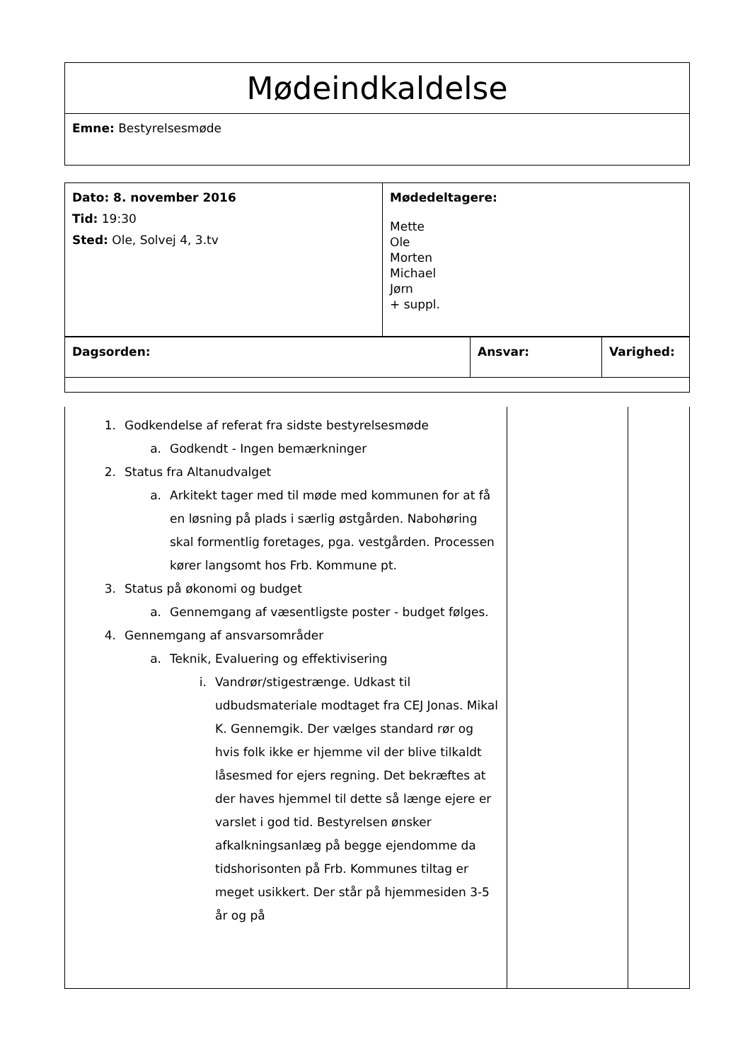| Mødeindkaldelse |
| Emne: Bestyrelsesmøde |
| Dato: 8. november 2016 Tid: 19:30 Sted: Ole, Solvej 4, 3.tv | Mødedeltagere: Mette Ole Morten Michael Jørn + suppl. |
| Dagsorden: | Ansvar: | Varighed: |
| 1. Godkendelse af referat fra sidste bestyrelsesmøde a. Godkendt - Ingen bemærkninger 2. Status fra Altanudvalget a. Arkitekt tager med til møde med kommunen for at få en løsning på plads i særlig østgården. Nabohøring skal formentlig foretages, pga. vestgården. Processen kører langsomt hos Frb. Kommune pt. 3. Status på økonomi og budget a. Gennemgang af væsentligste poster - budget følges. 4. Gennemgang af ansvarsområder a. Teknik, Evaluering og effektivisering i. Vandrør/stigestrænge. Udkast til udbudsmateriale modtaget fra CEJ Jonas. Mikal K. Gennemgik. Der vælges standard rør og hvis folk ikke er hjemme vil der blive tilkaldt låsesmed for ejers regning. Det bekræftes at der haves hjemmel til dette så længe ejere er varslet i god tid. Bestyrelsen ønsker afkalkningsanlæg på begge ejendomme da tidshorisonten på Frb. Kommunes tiltag er meget usikkert. Der står på hjemmesiden 3-5 år og på | | |